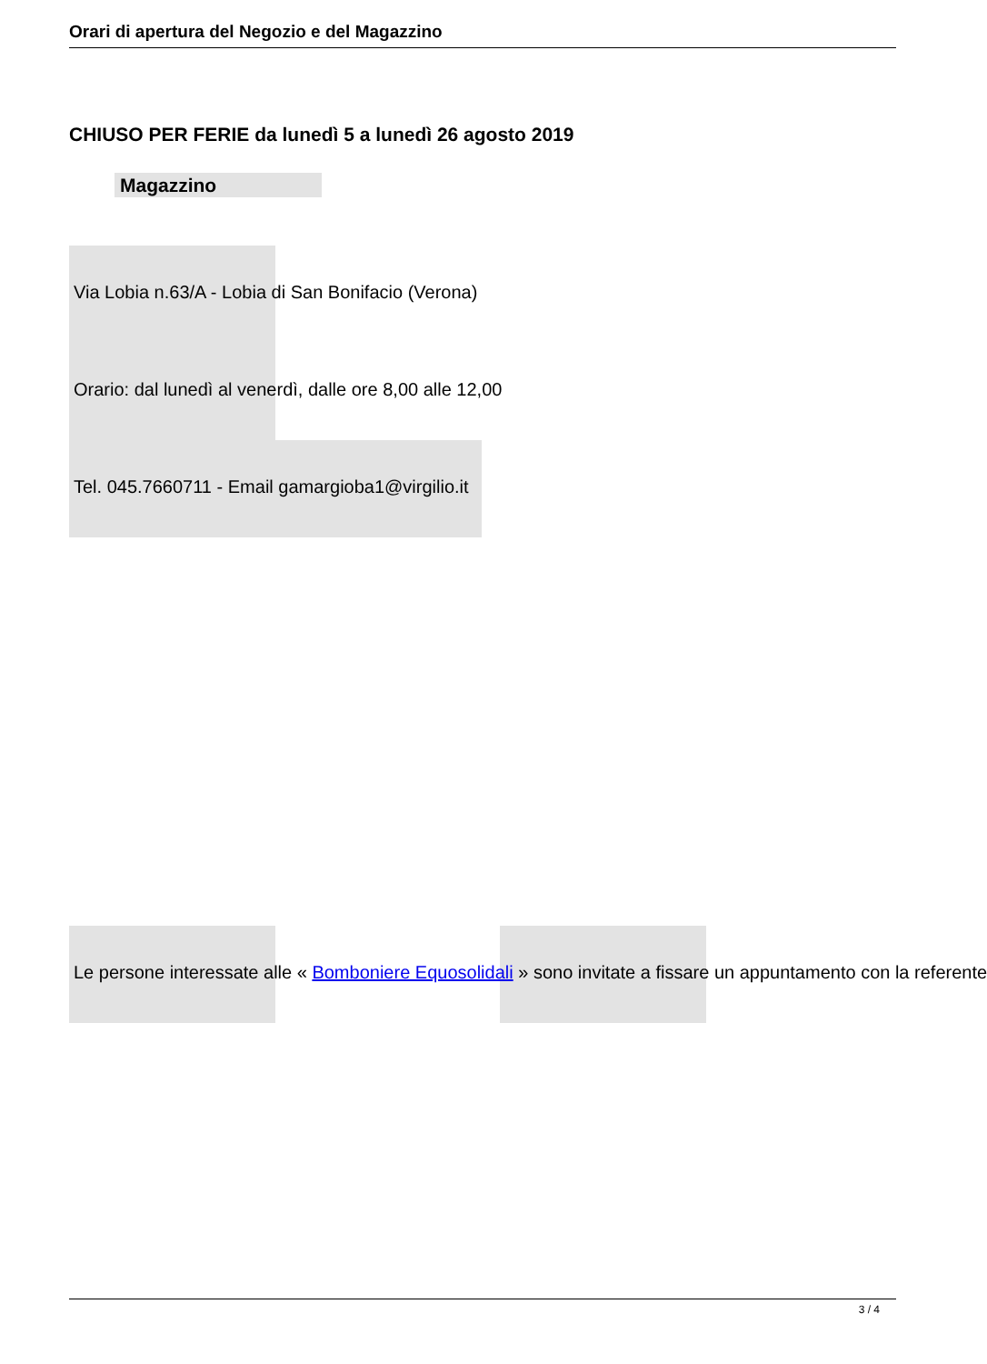Orari di apertura del Negozio e del Magazzino
CHIUSO PER FERIE da lunedì 5 a lunedì 26 agosto 2019
Magazzino
Via Lobia n.63/A - Lobia di San Bonifacio (Verona)
Orario: dal lunedì al venerdì, dalle ore 8,00 alle 12,00
Tel. 045.7660711 - Email gamargioba1@virgilio.it
Le persone interessate alle « Bomboniere Equosolidali » sono invitate a fissare un appuntamento con la referente
3 / 4